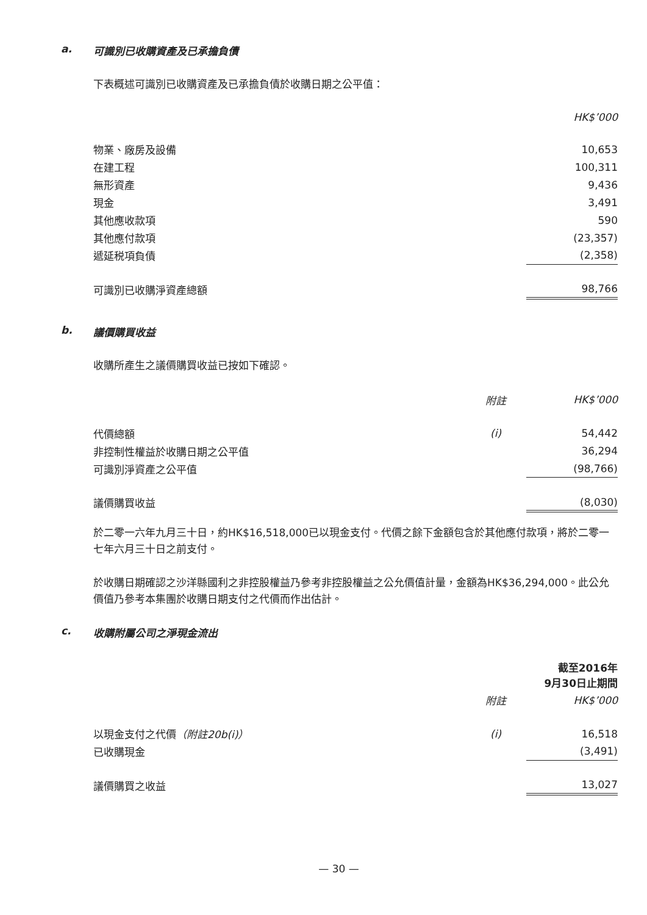a. 可識別已收購資產及已承擔負債
下表概述可識別已收購資產及已承擔負債於收購日期之公平值：
| | HK$’000 |
| 物業、廠房及設備 | 10,653 |
| 在建工程 | 100,311 |
| 無形資產 | 9,436 |
| 現金 | 3,491 |
| 其他應收款項 | 590 |
| 其他應付款項 | (23,357) |
| 遞延税項負債 | (2,358) |
| 可識別已收購淨資產總額 | 98,766 |
b. 議價購買收益
收購所產生之議價購買收益已按如下確認。
| | 附註 | HK$’000 |
| 代價總額 | (i) | 54,442 |
| 非控制性權益於收購日期之公平值 | | 36,294 |
| 可識別淨資產之公平值 | | (98,766) |
| 議價購買收益 | | (8,030) |
於二零一六年九月三十日，約HK$16,518,000已以現金支付。代價之餘下金額包含於其他應付款項，將於二零一七年六月三十日之前支付。
於收購日期確認之沙洋縣國利之非控股權益乃參考非控股權益之公允價值計量，金額為HK$36,294,000。此公允價值乃參考本集團於收購日期支付之代價而作出估計。
c. 收購附屬公司之淨現金流出
| | | 截至2016年 9月30日止期間 |
| | 附註 | HK$’000 |
| 以現金支付之代價 （附註20b(i)） | (i) | 16,518 |
| 已收購現金 | | (3,491) |
| 議價購買之收益 | | 13,027 |
— 30 —